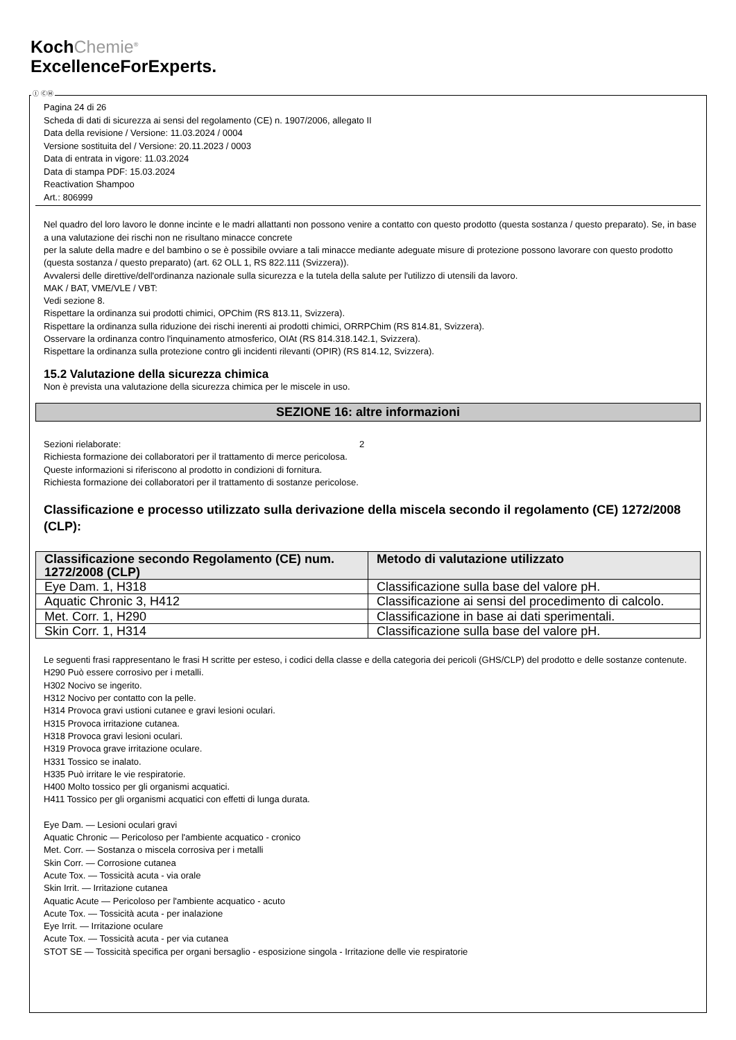KochChemie<sup>®</sup>
ExcellenceForExperts.
Ⓘ ⒸⒽ
Pagina 24 di 26
Scheda di dati di sicurezza ai sensi del regolamento (CE) n. 1907/2006, allegato II
Data della revisione / Versione: 11.03.2024 / 0004
Versione sostituita del / Versione: 20.11.2023 / 0003
Data di entrata in vigore: 11.03.2024
Data di stampa PDF: 15.03.2024
Reactivation Shampoo
Art.: 806999
Nel quadro del loro lavoro le donne incinte e le madri allattanti non possono venire a contatto con questo prodotto (questa sostanza / questo preparato). Se, in base a una valutazione dei rischi non ne risultano minacce concrete
per la salute della madre e del bambino o se è possibile ovviare a tali minacce mediante adeguate misure di protezione possono lavorare con questo prodotto (questa sostanza / questo preparato) (art. 62 OLL 1, RS 822.111 (Svizzera)).
Avvalersi delle direttive/dell'ordinanza nazionale sulla sicurezza e la tutela della salute per l'utilizzo di utensili da lavoro.
MAK / BAT, VME/VLE / VBT:
Vedi sezione 8.
Rispettare la ordinanza sui prodotti chimici, OPChim (RS 813.11, Svizzera).
Rispettare la ordinanza sulla riduzione dei rischi inerenti ai prodotti chimici, ORRPChim (RS 814.81, Svizzera).
Osservare la ordinanza contro l'inquinamento atmosferico, OIAt (RS 814.318.142.1, Svizzera).
Rispettare la ordinanza sulla protezione contro gli incidenti rilevanti (OPIR) (RS 814.12, Svizzera).
15.2 Valutazione della sicurezza chimica
Non è prevista una valutazione della sicurezza chimica per le miscele in uso.
SEZIONE 16: altre informazioni
Sezioni rielaborate: 2
Richiesta formazione dei collaboratori per il trattamento di merce pericolosa.
Queste informazioni si riferiscono al prodotto in condizioni di fornitura.
Richiesta formazione dei collaboratori per il trattamento di sostanze pericolose.
Classificazione e processo utilizzato sulla derivazione della miscela secondo il regolamento (CE) 1272/2008 (CLP):
| Classificazione secondo Regolamento (CE) num. 1272/2008 (CLP) | Metodo di valutazione utilizzato |
| --- | --- |
| Eye Dam. 1, H318 | Classificazione sulla base del valore pH. |
| Aquatic Chronic 3, H412 | Classificazione ai sensi del procedimento di calcolo. |
| Met. Corr. 1, H290 | Classificazione in base ai dati sperimentali. |
| Skin Corr. 1, H314 | Classificazione sulla base del valore pH. |
Le seguenti frasi rappresentano le frasi H scritte per esteso, i codici della classe e della categoria dei pericoli (GHS/CLP) del prodotto e delle sostanze contenute.
H290 Può essere corrosivo per i metalli.
H302 Nocivo se ingerito.
H312 Nocivo per contatto con la pelle.
H314 Provoca gravi ustioni cutanee e gravi lesioni oculari.
H315 Provoca irritazione cutanea.
H318 Provoca gravi lesioni oculari.
H319 Provoca grave irritazione oculare.
H331 Tossico se inalato.
H335 Può irritare le vie respiratorie.
H400 Molto tossico per gli organismi acquatici.
H411 Tossico per gli organismi acquatici con effetti di lunga durata.
Eye Dam. — Lesioni oculari gravi
Aquatic Chronic — Pericoloso per l'ambiente acquatico - cronico
Met. Corr. — Sostanza o miscela corrosiva per i metalli
Skin Corr. — Corrosione cutanea
Acute Tox. — Tossicità acuta - via orale
Skin Irrit. — Irritazione cutanea
Aquatic Acute — Pericoloso per l'ambiente acquatico - acuto
Acute Tox. — Tossicità acuta - per inalazione
Eye Irrit. — Irritazione oculare
Acute Tox. — Tossicità acuta - per via cutanea
STOT SE — Tossicità specifica per organi bersaglio - esposizione singola - Irritazione delle vie respiratorie